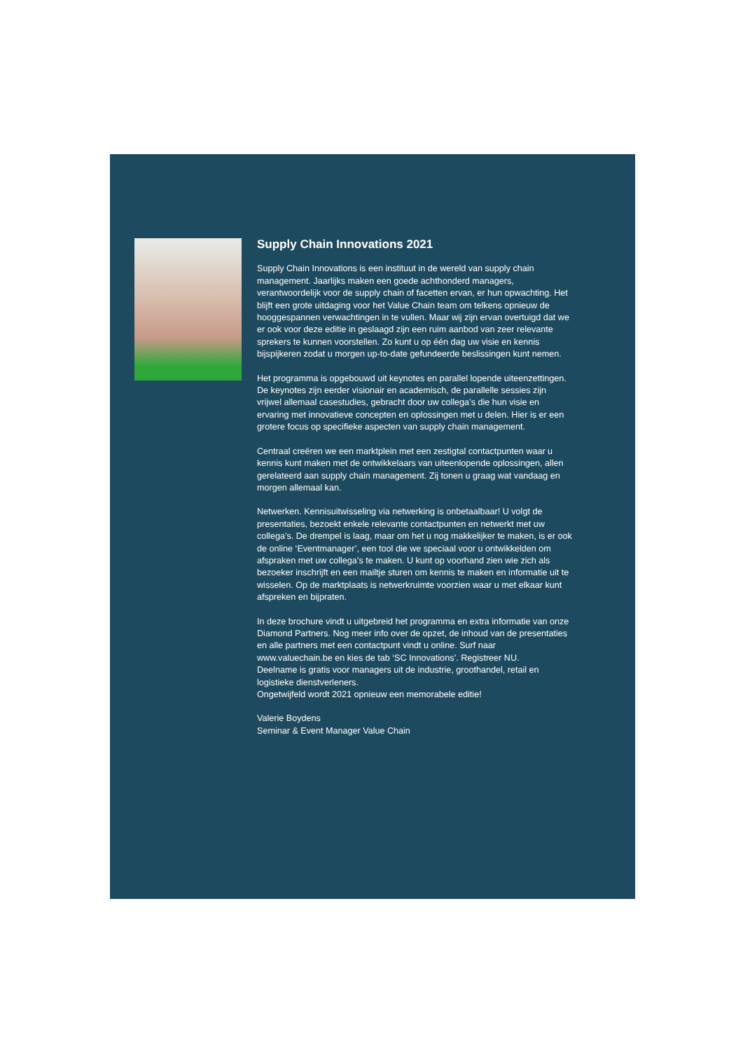Supply Chain Innovations 2021
Supply Chain Innovations is een instituut in de wereld van supply chain management. Jaarlijks maken een goede achthonderd managers, verantwoordelijk voor de supply chain of facetten ervan, er hun opwachting. Het blijft een grote uitdaging voor het Value Chain team om telkens opnieuw de hooggespannen verwachtingen in te vullen. Maar wij zijn ervan overtuigd dat we er ook voor deze editie in geslaagd zijn een ruim aanbod van zeer relevante sprekers te kunnen voorstellen. Zo kunt u op één dag uw visie en kennis bijspijkeren zodat u morgen up-to-date gefundeerde beslissingen kunt nemen.
Het programma is opgebouwd uit keynotes en parallel lopende uiteenzettingen. De keynotes zijn eerder visionair en academisch, de parallelle sessies zijn vrijwel allemaal casestudies, gebracht door uw collega’s die hun visie en ervaring met innovatieve concepten en oplossingen met u delen. Hier is er een grotere focus op specifieke aspecten van supply chain management.
Centraal creëren we een marktplein met een zestigtal contactpunten waar u kennis kunt maken met de ontwikkelaars van uiteenlopende oplossingen, allen gerelateerd aan supply chain management. Zij tonen u graag wat vandaag en morgen allemaal kan.
Netwerken. Kennisuitwisseling via netwerking is onbetaalbaar! U volgt de presentaties, bezoekt enkele relevante contactpunten en netwerkt met uw collega’s. De drempel is laag, maar om het u nog makkelijker te maken, is er ook de online ‘Eventmanager’, een tool die we speciaal voor u ontwikkelden om afspraken met uw collega’s te maken. U kunt op voorhand zien wie zich als bezoeker inschrijft en een mailtje sturen om kennis te maken en informatie uit te wisselen. Op de marktplaats is netwerkruimte voorzien waar u met elkaar kunt afspreken en bijpraten.
In deze brochure vindt u uitgebreid het programma en extra informatie van onze Diamond Partners. Nog meer info over de opzet, de inhoud van de presentaties en alle partners met een contactpunt vindt u online. Surf naar www.valuechain.be en kies de tab ‘SC Innovations’. Registreer NU.
Deelname is gratis voor managers uit de industrie, groothandel, retail en logistieke dienstverleners.
Ongetwijfeld wordt 2021 opnieuw een memorabele editie!
Valerie Boydens
Seminar & Event Manager Value Chain